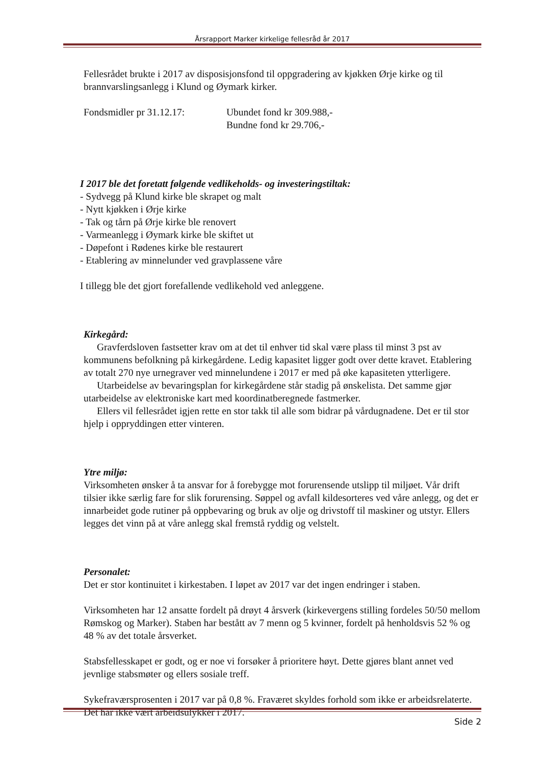Årsrapport Marker kirkelige fellesråd år 2017
Fellesrådet brukte i 2017 av disposisjonsfond til oppgradering av kjøkken Ørje kirke og til brannvarslingsanlegg i Klund og Øymark kirker.
Fondsmidler pr 31.12.17:
Ubundet fond kr 309.988,-
Bundne fond kr 29.706,-
I 2017 ble det foretatt følgende vedlikeholds- og investeringstiltak:
- Sydvegg på Klund kirke ble skrapet og malt
- Nytt kjøkken i Ørje kirke
- Tak og tårn på Ørje kirke ble renovert
- Varmeanlegg i Øymark kirke ble skiftet ut
- Døpefont i Rødenes kirke ble restaurert
- Etablering av minnelunder ved gravplassene våre
I tillegg ble det gjort forefallende vedlikehold ved anleggene.
Kirkegård:
Gravferdsloven fastsetter krav om at det til enhver tid skal være plass til minst 3 pst av kommunens befolkning på kirkegårdene. Ledig kapasitet ligger godt over dette kravet. Etablering av totalt 270 nye urnegraver ved minnelundene i 2017 er med på øke kapasiteten ytterligere.
Utarbeidelse av bevaringsplan for kirkegårdene står stadig på ønskelista. Det samme gjør utarbeidelse av elektroniske kart med koordinatberegnede fastmerker.
Ellers vil fellesrådet igjen rette en stor takk til alle som bidrar på vårdugnadene. Det er til stor hjelp i oppryddingen etter vinteren.
Ytre miljø:
Virksomheten ønsker å ta ansvar for å forebygge mot forurensende utslipp til miljøet. Vår drift tilsier ikke særlig fare for slik forurensing. Søppel og avfall kildesorteres ved våre anlegg, og det er innarbeidet gode rutiner på oppbevaring og bruk av olje og drivstoff til maskiner og utstyr. Ellers legges det vinn på at våre anlegg skal fremstå ryddig og velstelt.
Personalet:
Det er stor kontinuitet i kirkestaben. I løpet av 2017 var det ingen endringer i staben.
Virksomheten har 12 ansatte fordelt på drøyt 4 årsverk (kirkevergens stilling fordeles 50/50 mellom Rømskog og Marker). Staben har bestått av 7 menn og 5 kvinner, fordelt på henholdsvis 52 % og 48 % av det totale årsverket.
Stabsfellesskapet er godt, og er noe vi forsøker å prioritere høyt. Dette gjøres blant annet ved jevnlige stabsmøter og ellers sosiale treff.
Sykefraværsprosenten i 2017 var på 0,8 %. Fraværet skyldes forhold som ikke er arbeidsrelaterte. Det har ikke vært arbeidsulykker i 2017.
Side 2